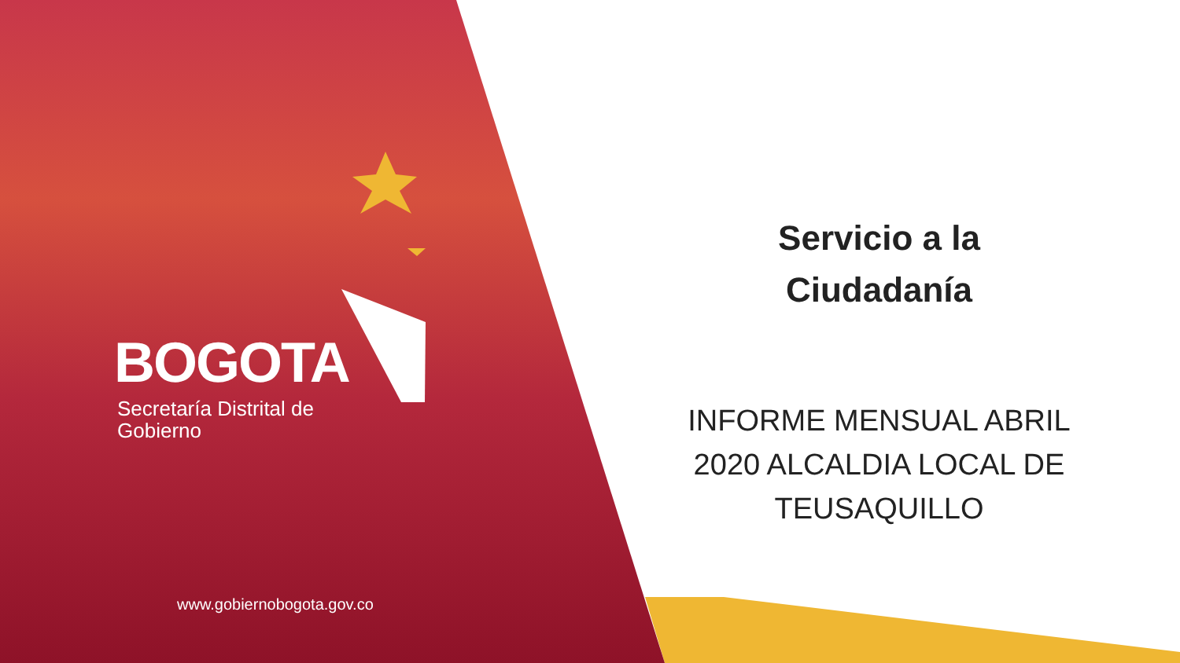BOGOTA
Secretaría Distrital de
Gobierno
www.gobiernobogota.gov.co
Servicio a la
Ciudadanía
INFORME MENSUAL ABRIL 2020 ALCALDIA LOCAL DE TEUSAQUILLO